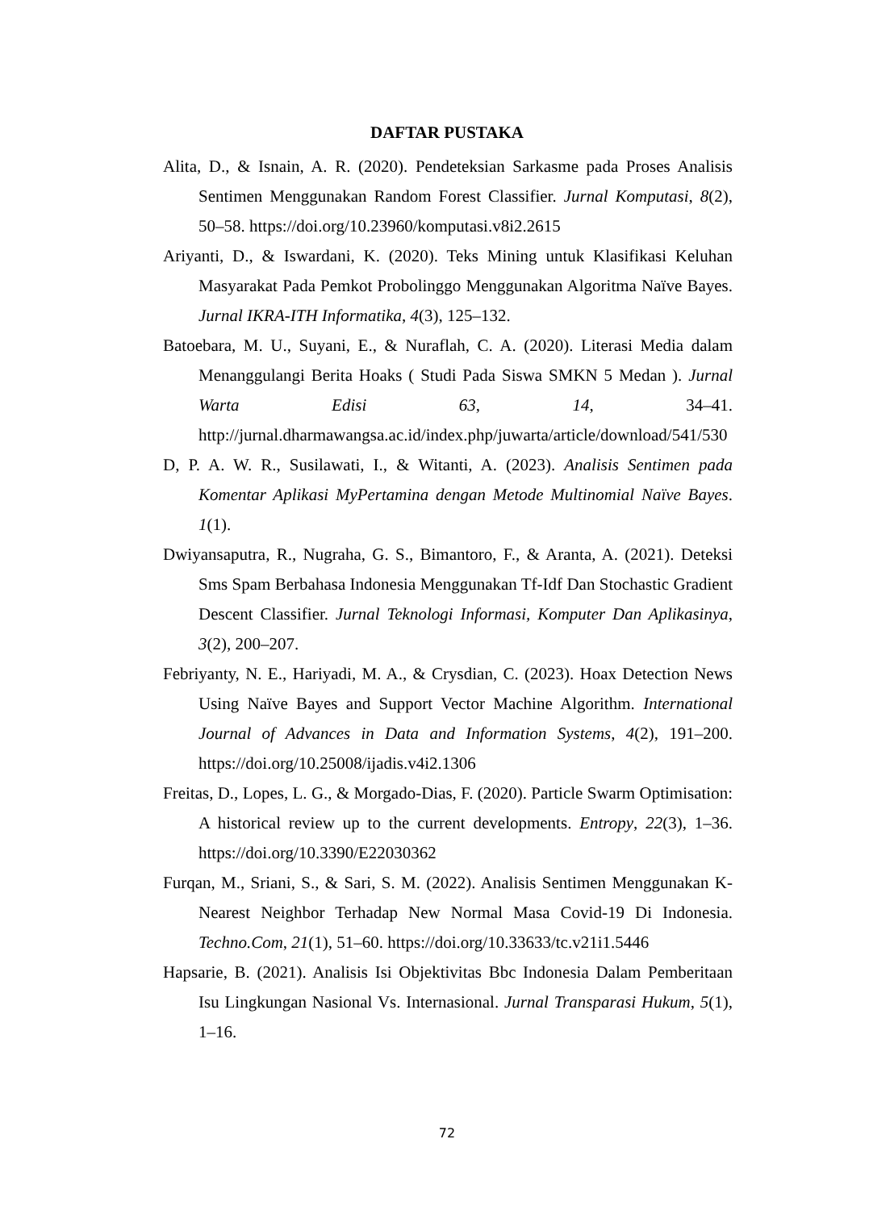DAFTAR PUSTAKA
Alita, D., & Isnain, A. R. (2020). Pendeteksian Sarkasme pada Proses Analisis Sentimen Menggunakan Random Forest Classifier. Jurnal Komputasi, 8(2), 50–58. https://doi.org/10.23960/komputasi.v8i2.2615
Ariyanti, D., & Iswardani, K. (2020). Teks Mining untuk Klasifikasi Keluhan Masyarakat Pada Pemkot Probolinggo Menggunakan Algoritma Naïve Bayes. Jurnal IKRA-ITH Informatika, 4(3), 125–132.
Batoebara, M. U., Suyani, E., & Nuraflah, C. A. (2020). Literasi Media dalam Menanggulangi Berita Hoaks ( Studi Pada Siswa SMKN 5 Medan ). Jurnal Warta Edisi 63, 14, 34–41. http://jurnal.dharmawangsa.ac.id/index.php/juwarta/article/download/541/530
D, P. A. W. R., Susilawati, I., & Witanti, A. (2023). Analisis Sentimen pada Komentar Aplikasi MyPertamina dengan Metode Multinomial Naïve Bayes. 1(1).
Dwiyansaputra, R., Nugraha, G. S., Bimantoro, F., & Aranta, A. (2021). Deteksi Sms Spam Berbahasa Indonesia Menggunakan Tf-Idf Dan Stochastic Gradient Descent Classifier. Jurnal Teknologi Informasi, Komputer Dan Aplikasinya, 3(2), 200–207.
Febriyanty, N. E., Hariyadi, M. A., & Crysdian, C. (2023). Hoax Detection News Using Naïve Bayes and Support Vector Machine Algorithm. International Journal of Advances in Data and Information Systems, 4(2), 191–200. https://doi.org/10.25008/ijadis.v4i2.1306
Freitas, D., Lopes, L. G., & Morgado-Dias, F. (2020). Particle Swarm Optimisation: A historical review up to the current developments. Entropy, 22(3), 1–36. https://doi.org/10.3390/E22030362
Furqan, M., Sriani, S., & Sari, S. M. (2022). Analisis Sentimen Menggunakan K-Nearest Neighbor Terhadap New Normal Masa Covid-19 Di Indonesia. Techno.Com, 21(1), 51–60. https://doi.org/10.33633/tc.v21i1.5446
Hapsarie, B. (2021). Analisis Isi Objektivitas Bbc Indonesia Dalam Pemberitaan Isu Lingkungan Nasional Vs. Internasional. Jurnal Transparasi Hukum, 5(1), 1–16.
72